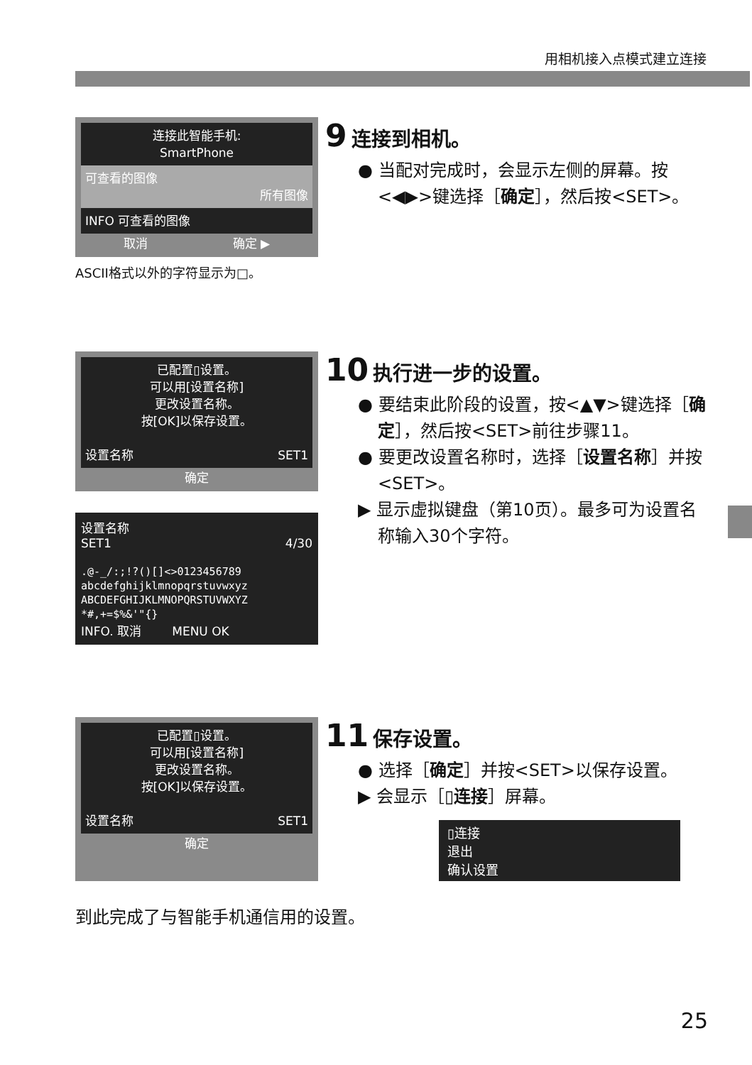用相机接入点模式建立连接
连接此智能手机:
SmartPhone
可查看的图像
所有图像
INFO 可查看的图像
取消 确定 ▶
ASCII格式以外的字符显示为□。
9 连接到相机。
● 当配对完成时，会显示左侧的屏幕。按<◀▶>键选择［确定］，然后按<SET>。
已配置▯设置。
可以用[设置名称]
更改设置名称。
按[OK]以保存设置。
设置名称 SET1
确定
设置名称
SET1 4/30
.@-_/:;!?()[]<>0123456789
abcdefghijklmnopqrstuvwxyz
ABCDEFGHIJKLMNOPQRSTUVWXYZ
*#,+=$%&'"{}
INFO. 取消 MENU OK
10 执行进一步的设置。
● 要结束此阶段的设置，按<▲▼>键选择［确定］，然后按<SET>前往步骤11。
● 要更改设置名称时，选择［设置名称］并按<SET>。
▶ 显示虚拟键盘（第10页）。最多可为设置名称输入30个字符。
已配置▯设置。
可以用[设置名称]
更改设置名称。
按[OK]以保存设置。
设置名称 SET1
确定
11 保存设置。
● 选择［确定］并按<SET>以保存设置。
▶ 会显示［▯连接］屏幕。
▯连接
退出
确认设置
到此完成了与智能手机通信用的设置。
25